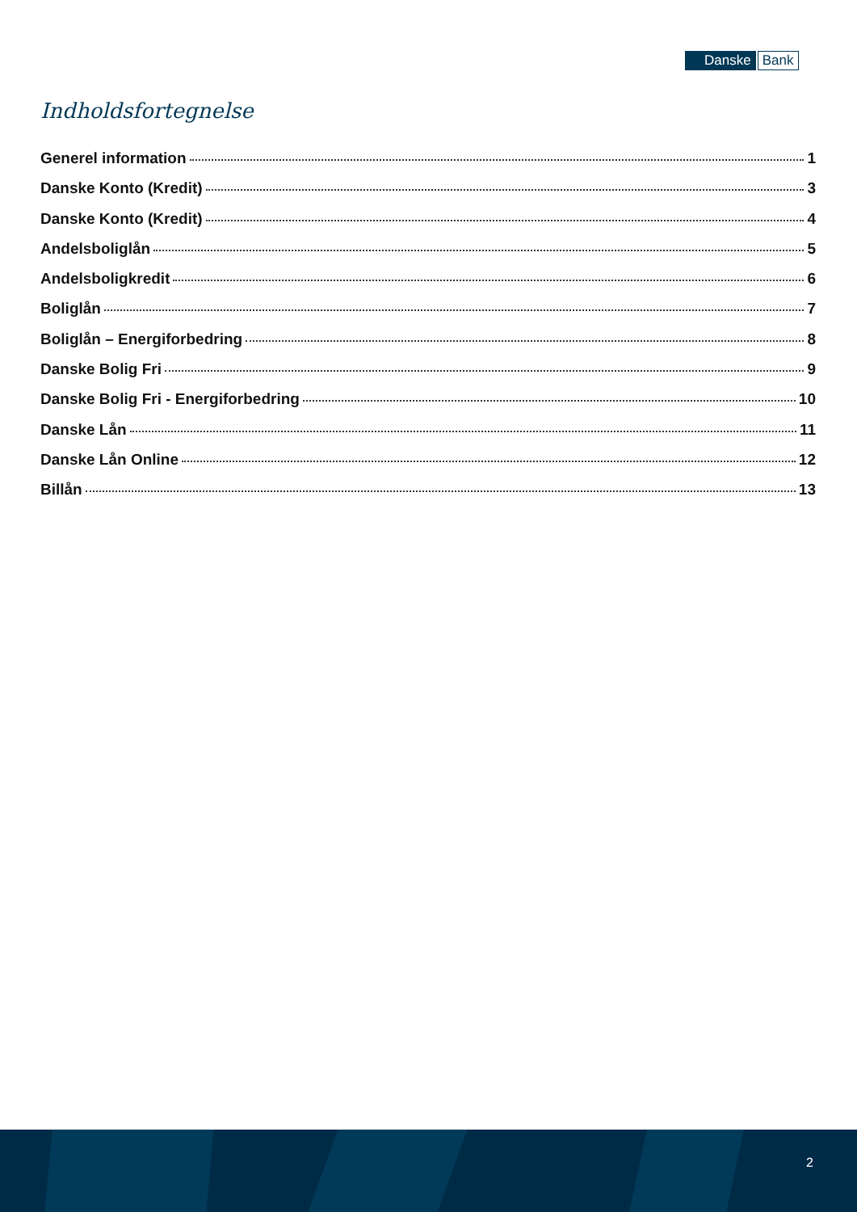Danske Bank
Indholdsfortegnelse
Generel information 1
Danske Konto (Kredit) 3
Danske Konto (Kredit) 4
Andelsboliglån 5
Andelsboligkredit 6
Boliglån 7
Boliglån – Energiforbedring 8
Danske Bolig Fri 9
Danske Bolig Fri - Energiforbedring 10
Danske Lån 11
Danske Lån Online 12
Billån 13
2